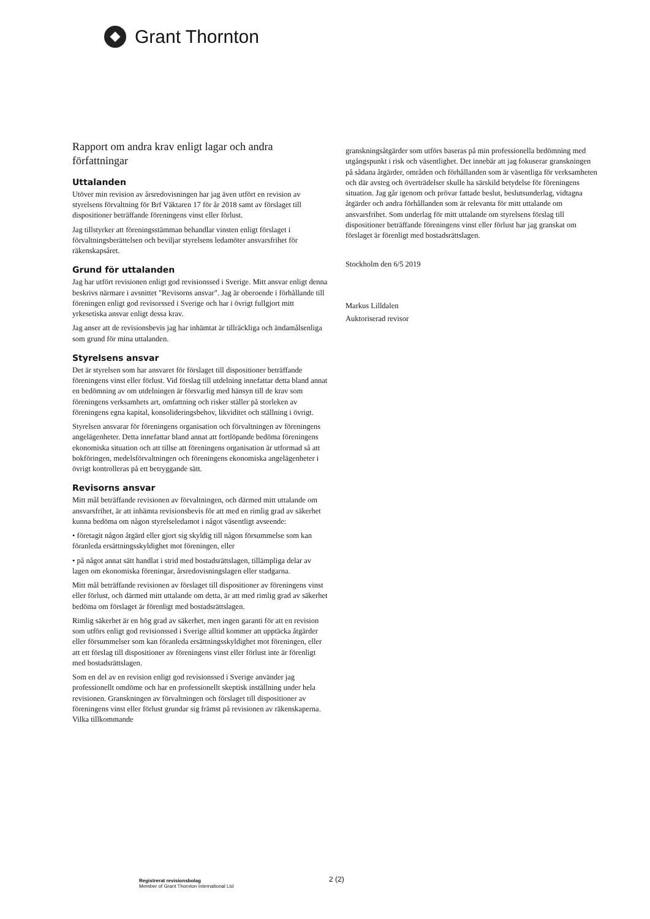Grant Thornton
Rapport om andra krav enligt lagar och andra författningar
Uttalanden
Utöver min revision av årsredovisningen har jag även utfört en revision av styrelsens förvaltning för Brf Väktaren 17 för år 2018 samt av förslaget till dispositioner beträffande föreningens vinst eller förlust.
Jag tillstyrker att föreningsstämman behandlar vinsten enligt förslaget i förvaltningsberättelsen och beviljar styrelsens ledamöter ansvarsfrihet för räkenskapsåret.
Grund för uttalanden
Jag har utfört revisionen enligt god revisionssed i Sverige. Mitt ansvar enligt denna beskrivs närmare i avsnittet "Revisorns ansvar". Jag är oberoende i förhållande till föreningen enligt god revisorssed i Sverige och har i övrigt fullgjort mitt yrkesetiska ansvar enligt dessa krav.
Jag anser att de revisionsbevis jag har inhämtat är tillräckliga och ändamålsenliga som grund för mina uttalanden.
Styrelsens ansvar
Det är styrelsen som har ansvaret för förslaget till dispositioner beträffande föreningens vinst eller förlust. Vid förslag till utdelning innefattar detta bland annat en bedömning av om utdelningen är försvarlig med hänsyn till de krav som föreningens verksamhets art, omfattning och risker ställer på storleken av föreningens egna kapital, konsolideringsbehov, likviditet och ställning i övrigt.
Styrelsen ansvarar för föreningens organisation och förvaltningen av föreningens angelägenheter. Detta innefattar bland annat att fortlöpande bedöma föreningens ekonomiska situation och att tillse att föreningens organisation är utformad så att bokföringen, medelsförvaltningen och föreningens ekonomiska angelägenheter i övrigt kontrolleras på ett betryggande sätt.
Revisorns ansvar
Mitt mål beträffande revisionen av förvaltningen, och därmed mitt uttalande om ansvarsfrihet, är att inhämta revisionsbevis för att med en rimlig grad av säkerhet kunna bedöma om någon styrelseledamot i något väsentligt avseende:
• företagit någon åtgärd eller gjort sig skyldig till någon försummelse som kan föranleda ersättningsskyldighet mot föreningen, eller
• på något annat sätt handlat i strid med bostadsrättslagen, tillämpliga delar av lagen om ekonomiska föreningar, årsredovisningslagen eller stadgarna.
Mitt mål beträffande revisionen av förslaget till dispositioner av föreningens vinst eller förlust, och därmed mitt uttalande om detta, är att med rimlig grad av säkerhet bedöma om förslaget är förenligt med bostadsrättslagen.
Rimlig säkerhet är en hög grad av säkerhet, men ingen garanti för att en revision som utförs enligt god revisionssed i Sverige alltid kommer att upptäcka åtgärder eller försummelser som kan föranleda ersättningsskyldighet mot föreningen, eller att ett förslag till dispositioner av föreningens vinst eller förlust inte är förenligt med bostadsrättslagen.
Som en del av en revision enligt god revisionssed i Sverige använder jag professionellt omdöme och har en professionellt skeptisk inställning under hela revisionen. Granskningen av förvaltningen och förslaget till dispositioner av föreningens vinst eller förlust grundar sig främst på revisionen av räkenskaperna. Vilka tillkommande
granskningsåtgärder som utförs baseras på min professionella bedömning med utgångspunkt i risk och väsentlighet. Det innebär att jag fokuserar granskningen på sådana åtgärder, områden och förhållanden som är väsentliga för verksamheten och där avsteg och överträdelser skulle ha särskild betydelse för föreningens situation. Jag går igenom och prövar fattade beslut, beslutsunderlag, vidtagna åtgärder och andra förhållanden som är relevanta för mitt uttalande om ansvarsfrihet. Som underlag för mitt uttalande om styrelsens förslag till dispositioner beträffande föreningens vinst eller förlust har jag granskat om förslaget är förenligt med bostadsrättslagen.
Stockholm den 6/5 2019
Markus Lilldalen
Auktoriserad revisor
Registrerat revisionsbolag
Member of Grant Thornton International Ltd
2 (2)